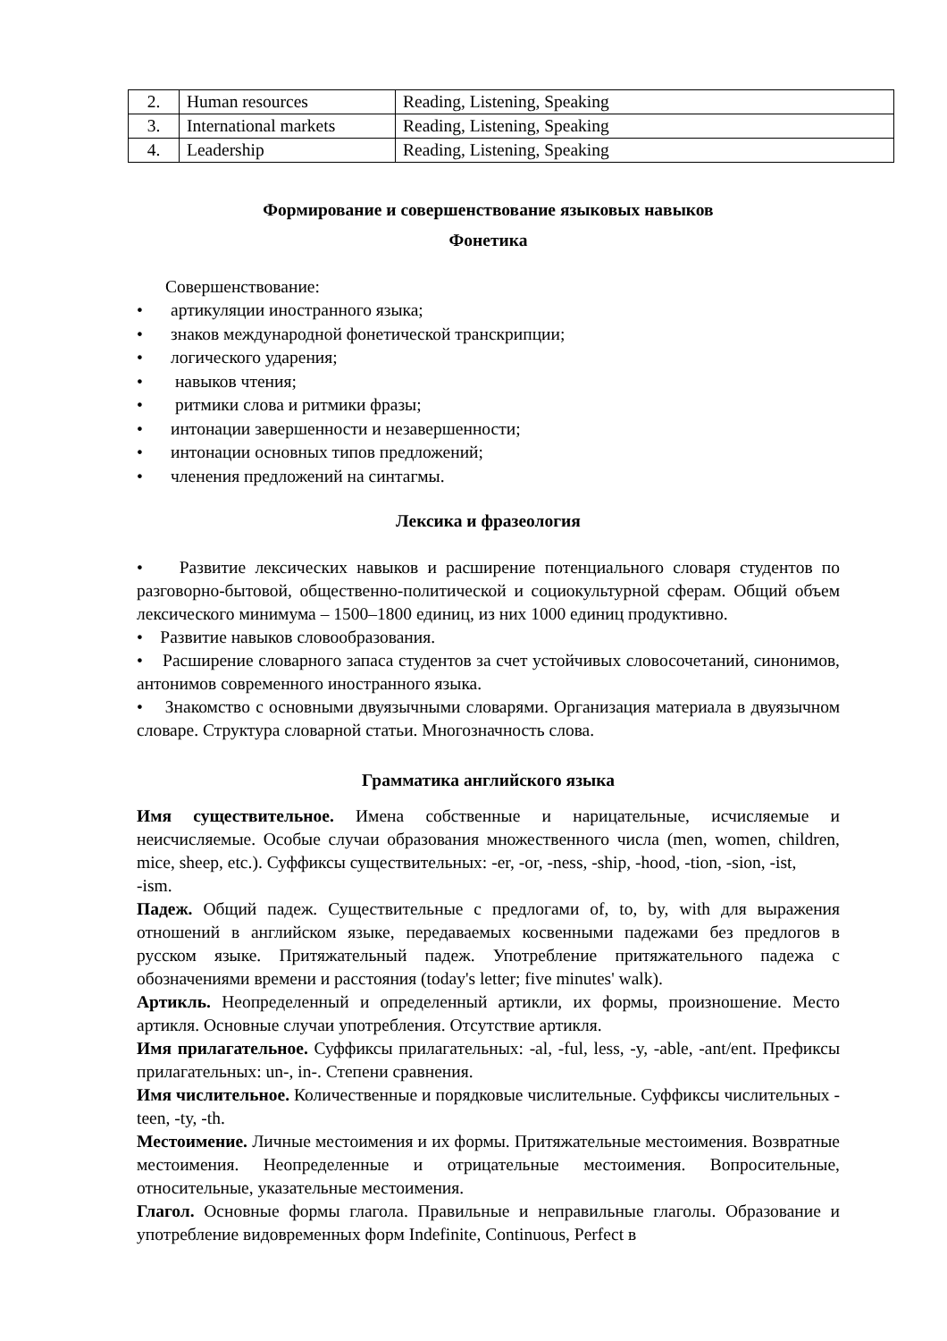| 2. | Human resources | Reading, Listening, Speaking |
| 3. | International markets | Reading, Listening, Speaking |
| 4. | Leadership | Reading, Listening, Speaking |
Формирование и совершенствование языковых навыков
Фонетика
Совершенствование:
• артикуляции иностранного языка;
• знаков международной фонетической транскрипции;
• логического ударения;
• навыков чтения;
• ритмики слова и ритмики фразы;
• интонации завершенности и незавершенности;
• интонации основных типов предложений;
• членения предложений на синтагмы.
Лексика и фразеология
• Развитие лексических навыков и расширение потенциального словаря студентов по разговорно-бытовой, общественно-политической и социокультурной сферам. Общий объем лексического минимума – 1500–1800 единиц, из них 1000 единиц продуктивно.
• Развитие навыков словообразования.
• Расширение словарного запаса студентов за счет устойчивых словосочетаний, синонимов, антонимов современного иностранного языка.
• Знакомство с основными двуязычными словарями. Организация материала в двуязычном словаре. Структура словарной статьи. Многозначность слова.
Грамматика английского языка
Имя существительное. Имена собственные и нарицательные, исчисляемые и неисчисляемые. Особые случаи образования множественного числа (men, women, children, mice, sheep, etc.). Суффиксы существительных: -er, -or, -ness, -ship, -hood, -tion, -sion, -ist,
-ism.
Падеж. Общий падеж. Существительные с предлогами of, to, by, with для выражения отношений в английском языке, передаваемых косвенными падежами без предлогов в русском языке. Притяжательный падеж. Употребление притяжательного падежа с обозначениями времени и расстояния (today's letter; five minutes' walk).
Артикль. Неопределенный и определенный артикли, их формы, произношение. Место артикля. Основные случаи употребления. Отсутствие артикля.
Имя прилагательное. Суффиксы прилагательных: -al, -ful, less, -y, -able, -ant/ent. Префиксы прилагательных: un-, in-. Степени сравнения.
Имя числительное. Количественные и порядковые числительные. Суффиксы числительных -teen, -ty, -th.
Местоимение. Личные местоимения и их формы. Притяжательные местоимения. Возвратные местоимения. Неопределенные и отрицательные местоимения. Вопросительные, относительные, указательные местоимения.
Глагол. Основные формы глагола. Правильные и неправильные глаголы. Образование и употребление видовременных форм Indefinite, Continuous, Perfect в